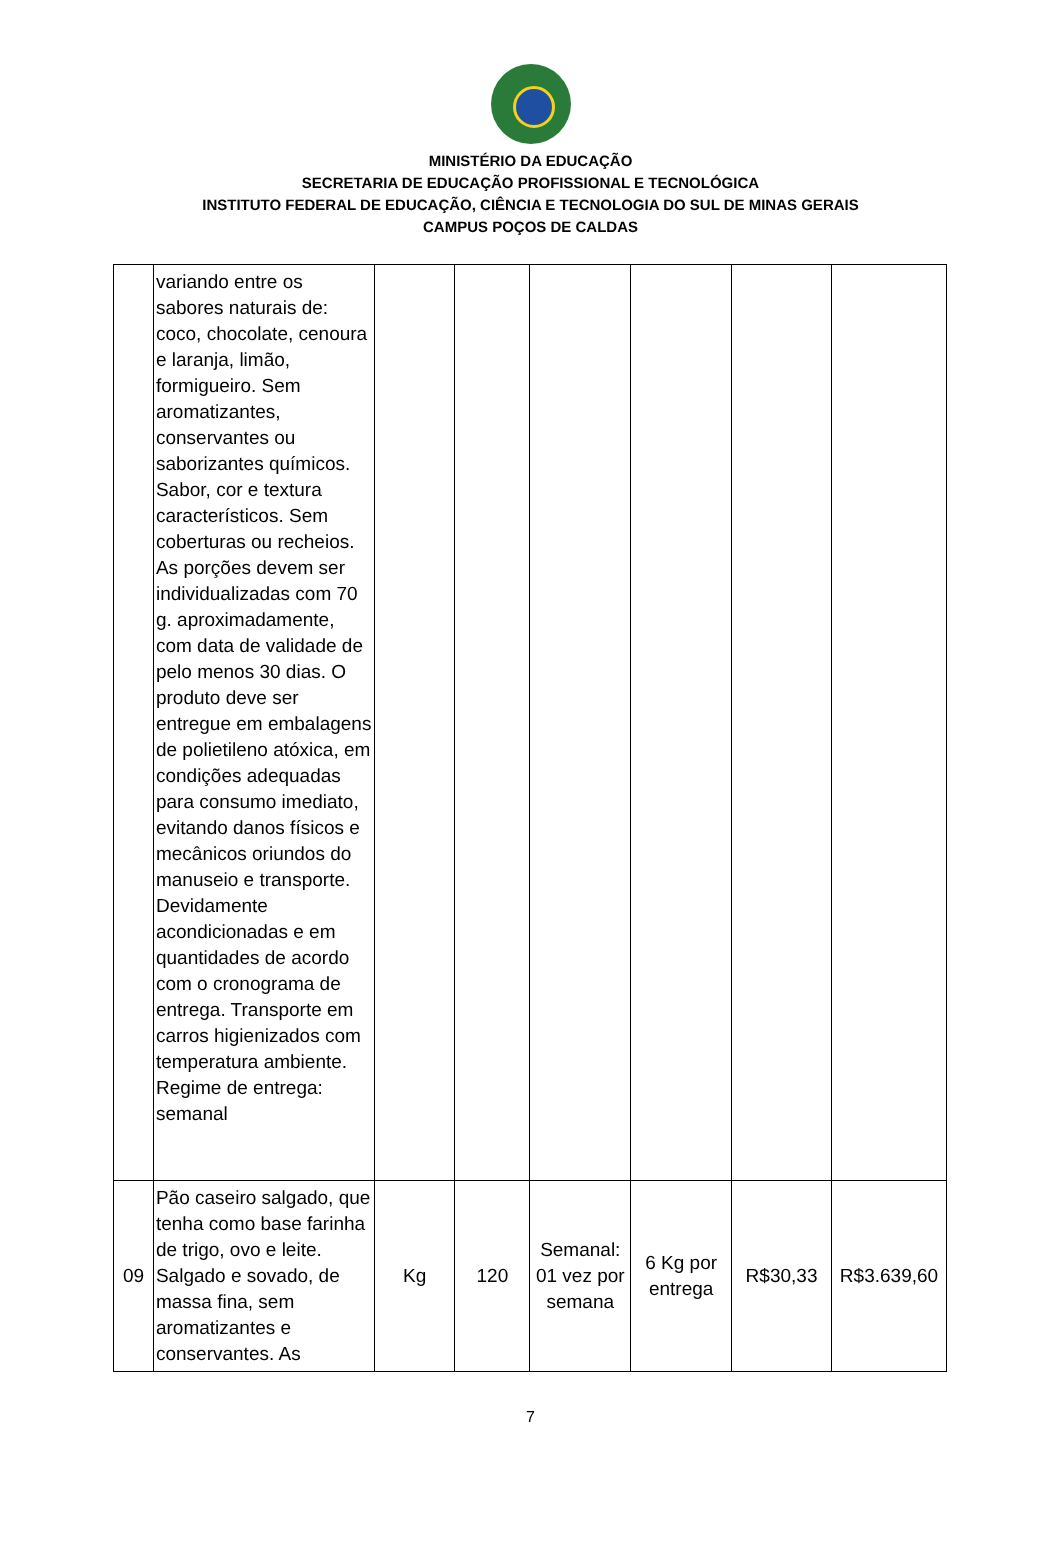MINISTÉRIO DA EDUCAÇÃO
SECRETARIA DE EDUCAÇÃO PROFISSIONAL E TECNOLÓGICA
INSTITUTO FEDERAL DE EDUCAÇÃO, CIÊNCIA E TECNOLOGIA DO SUL DE MINAS GERAIS
CAMPUS POÇOS DE CALDAS
| | variando entre os sabores naturais de: coco, chocolate, cenoura e laranja, limão, formigueiro. Sem aromatizantes, conservantes ou saborizantes químicos. Sabor, cor e textura característicos. Sem coberturas ou recheios. As porções devem ser individualizadas com 70 g. aproximadamente, com data de validade de pelo menos 30 dias. O produto deve ser entregue em embalagens de polietileno atóxica, em condições adequadas para consumo imediato, evitando danos físicos e mecânicos oriundos do manuseio e transporte. Devidamente acondicionadas e em quantidades de acordo com o cronograma de entrega. Transporte em carros higienizados com temperatura ambiente. Regime de entrega: semanal | | | | | | |
| 09 | Pão caseiro salgado, que tenha como base farinha de trigo, ovo e leite. Salgado e sovado, de massa fina, sem aromatizantes e conservantes. As | Kg | 120 | Semanal: 01 vez por semana | 6 Kg por entrega | R$30,33 | R$3.639,60 |
7